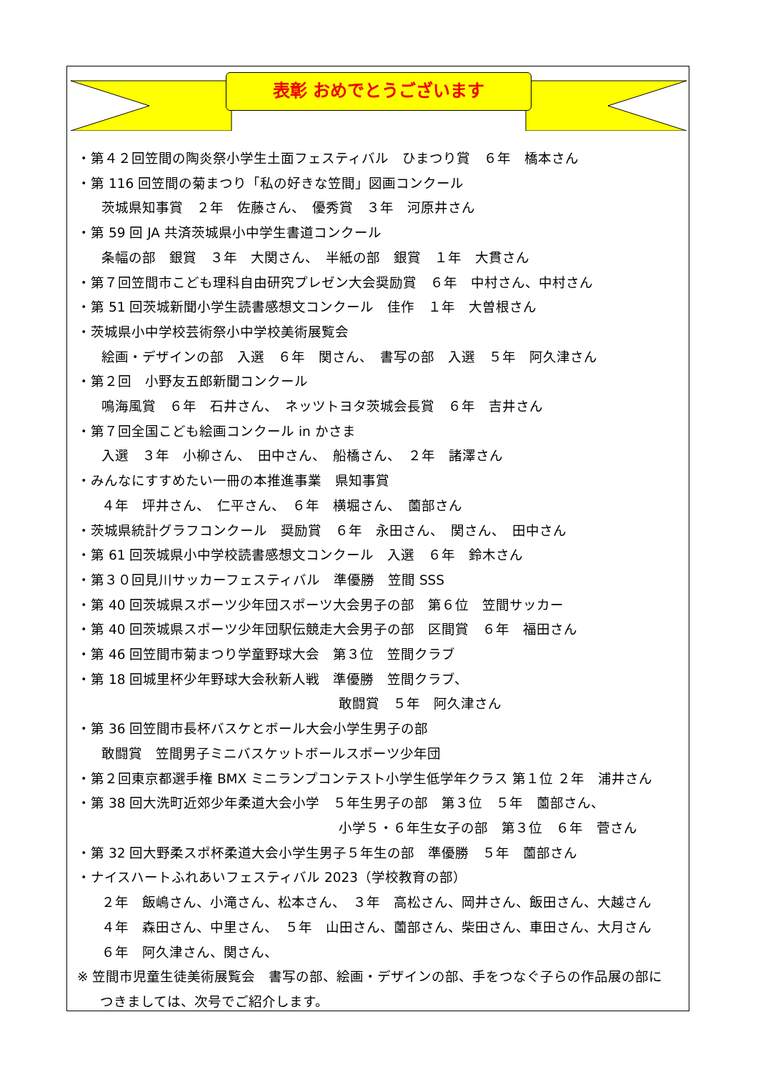表彰 おめでとうございます
・第４２回笠間の陶炎祭小学生土面フェスティバル　ひまつり賞　６年　橋本さん
・第 116 回笠間の菊まつり「私の好きな笠間」図画コンクール
茨城県知事賞　２年　佐藤さん、　優秀賞　３年　河原井さん
・第 59 回 JA 共済茨城県小中学生書道コンクール
条幅の部　銀賞　３年　大関さん、　半紙の部　銀賞　１年　大貫さん
・第７回笠間市こども理科自由研究プレゼン大会奨励賞　６年　中村さん、中村さん
・第 51 回茨城新聞小学生読書感想文コンクール　佳作　１年　大曽根さん
・茨城県小中学校芸術祭小中学校美術展覧会
絵画・デザインの部　入選　６年　関さん、　書写の部　入選　５年　阿久津さん
・第２回　小野友五郎新聞コンクール
鳴海風賞　６年　石井さん、　ネッツトヨタ茨城会長賞　６年　吉井さん
・第７回全国こども絵画コンクール in かさま
入選　３年　小柳さん、　田中さん、　船橋さん、　２年　諸澤さん
・みんなにすすめたい一冊の本推進事業　県知事賞
４年　坪井さん、　仁平さん、　６年　横堀さん、　薗部さん
・茨城県統計グラフコンクール　奨励賞　６年　永田さん、　関さん、　田中さん
・第 61 回茨城県小中学校読書感想文コンクール　入選　６年　鈴木さん
・第３０回見川サッカーフェスティバル　準優勝　笠間 SSS
・第 40 回茨城県スポーツ少年団スポーツ大会男子の部　第６位　笠間サッカー
・第 40 回茨城県スポーツ少年団駅伝競走大会男子の部　区間賞　６年　福田さん
・第 46 回笠間市菊まつり学童野球大会　第３位　笠間クラブ
・第 18 回城里杯少年野球大会秋新人戦　準優勝　笠間クラブ、
敢闘賞　５年　阿久津さん
・第 36 回笠間市長杯バスケとボール大会小学生男子の部
敢闘賞　笠間男子ミニバスケットボールスポーツ少年団
・第２回東京都選手権 BMX ミニランプコンテスト小学生低学年クラス 第１位 ２年　浦井さん
・第 38 回大洗町近郊少年柔道大会小学　５年生男子の部　第３位　５年　薗部さん、
小学５・６年生女子の部　第３位　６年　菅さん
・第 32 回大野柔スポ杯柔道大会小学生男子５年生の部　準優勝　５年　薗部さん
・ナイスハートふれあいフェスティバル 2023（学校教育の部）
２年　飯嶋さん、小滝さん、松本さん、　３年　高松さん、岡井さん、飯田さん、大越さん
４年　森田さん、中里さん、　５年　山田さん、薗部さん、柴田さん、車田さん、大月さん
６年　阿久津さん、関さん、
※ 笠間市児童生徒美術展覧会　書写の部、絵画・デザインの部、手をつなぐ子らの作品展の部に
つきましては、次号でご紹介します。